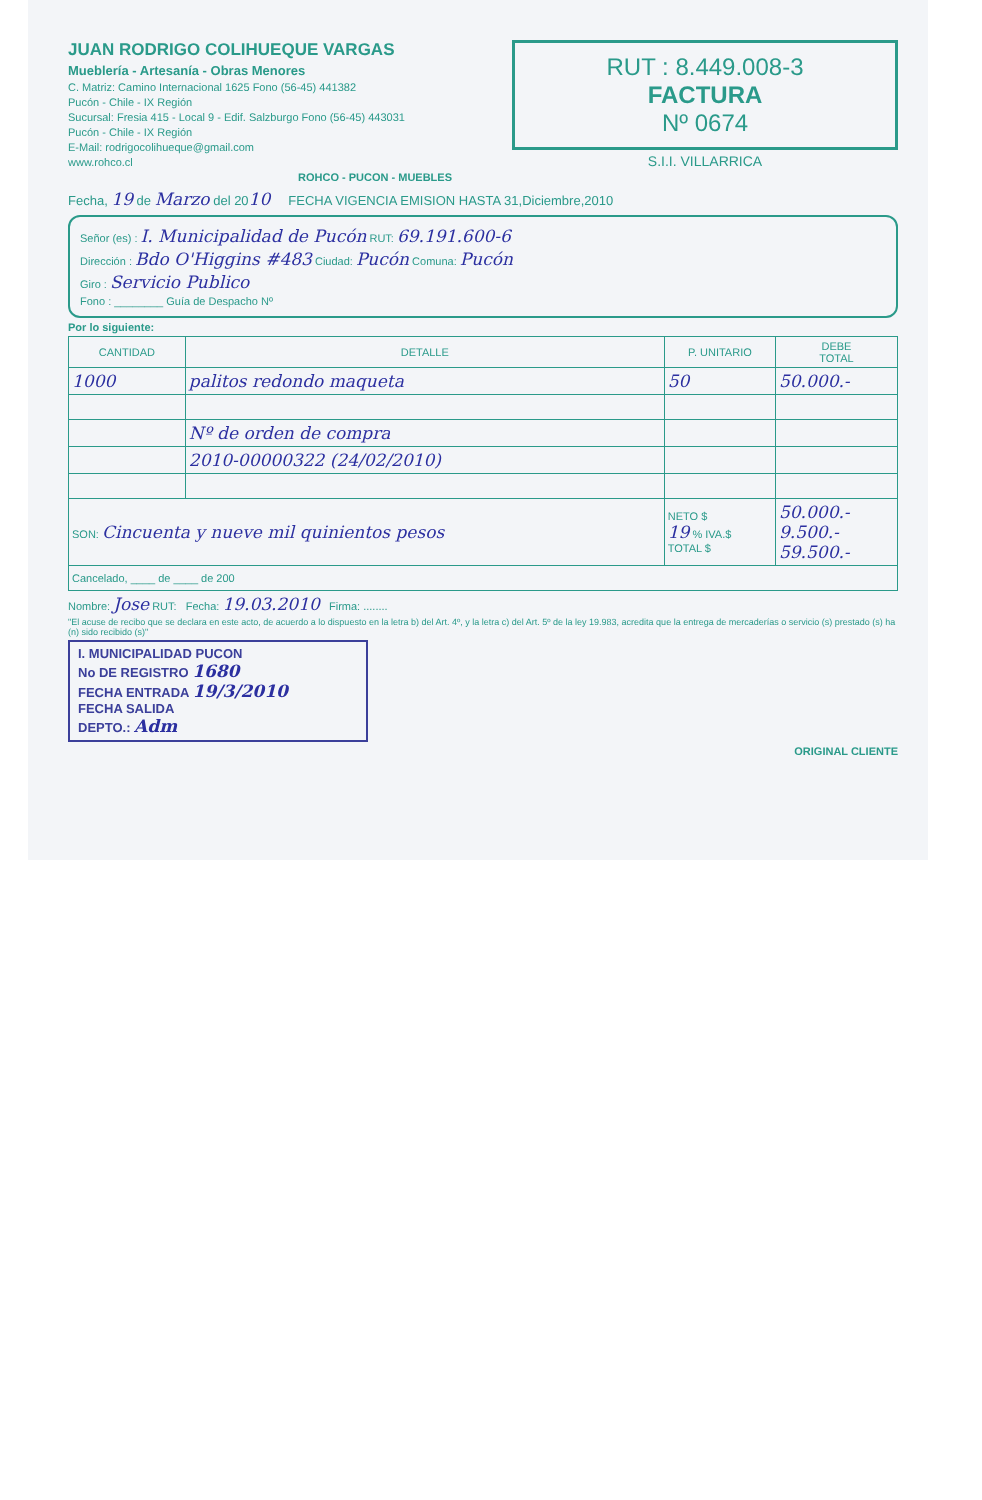JUAN RODRIGO COLIHUEQUE VARGAS
Mueblería - Artesanía - Obras Menores
C. Matriz: Camino Internacional 1625 Fono (56-45) 441382
Pucón - Chile - IX Región
Sucursal: Fresia 415 - Local 9 - Edif. Salzburgo Fono (56-45) 443031
Pucón - Chile - IX Región
E-Mail: rodrigocolihueque@gmail.com
www.rohco.cl
ROHCO - PUCON - MUEBLES
RUT : 8.449.008-3
FACTURA
Nº 0674
S.I.I. VILLARRICA
Fecha, 19 de Marzo del 2010 FECHA VIGENCIA EMISION HASTA 31,Diciembre,2010
Señor (es) : I. Municipalidad de Pucón RUT: 69.191.600-6
Dirección : Bdo O'Higgins #483 Ciudad: Pucón Comuna: Pucón
Giro : Servicio Publico
Fono : ________ Guía de Despacho Nº
Por lo siguiente:
| CANTIDAD | DETALLE | P. UNITARIO | DEBE TOTAL |
| --- | --- | --- | --- |
| 1000 | palitos redondo maqueta | 50 | 50.000.- |
| | Nº de orden de compra | | |
| | 2010-00000322 (24/02/2010) | | |
| SON: Cincuenta y nueve mil quinientos pesos | | NETO $ 19 % IVA.$ TOTAL $ | 50.000.- 9.500.- 59.500.- |
| Cancelado, ____ de ____ de 200 | | | |
Nombre: Jose RUT: Fecha: 19.03.2010 Firma: ........
"El acuse de recibo que se declara en este acto, de acuerdo a lo dispuesto en la letra b) del Art. 4º, y la letra c) del Art. 5º de la ley 19.983, acredita que la entrega de mercaderías o servicio (s) prestado (s) ha (n) sido recibido (s)"
I. MUNICIPALIDAD PUCON
No DE REGISTRO 1680
FECHA ENTRADA 19/3/2010
FECHA SALIDA
DEPTO.: Adm
ORIGINAL CLIENTE